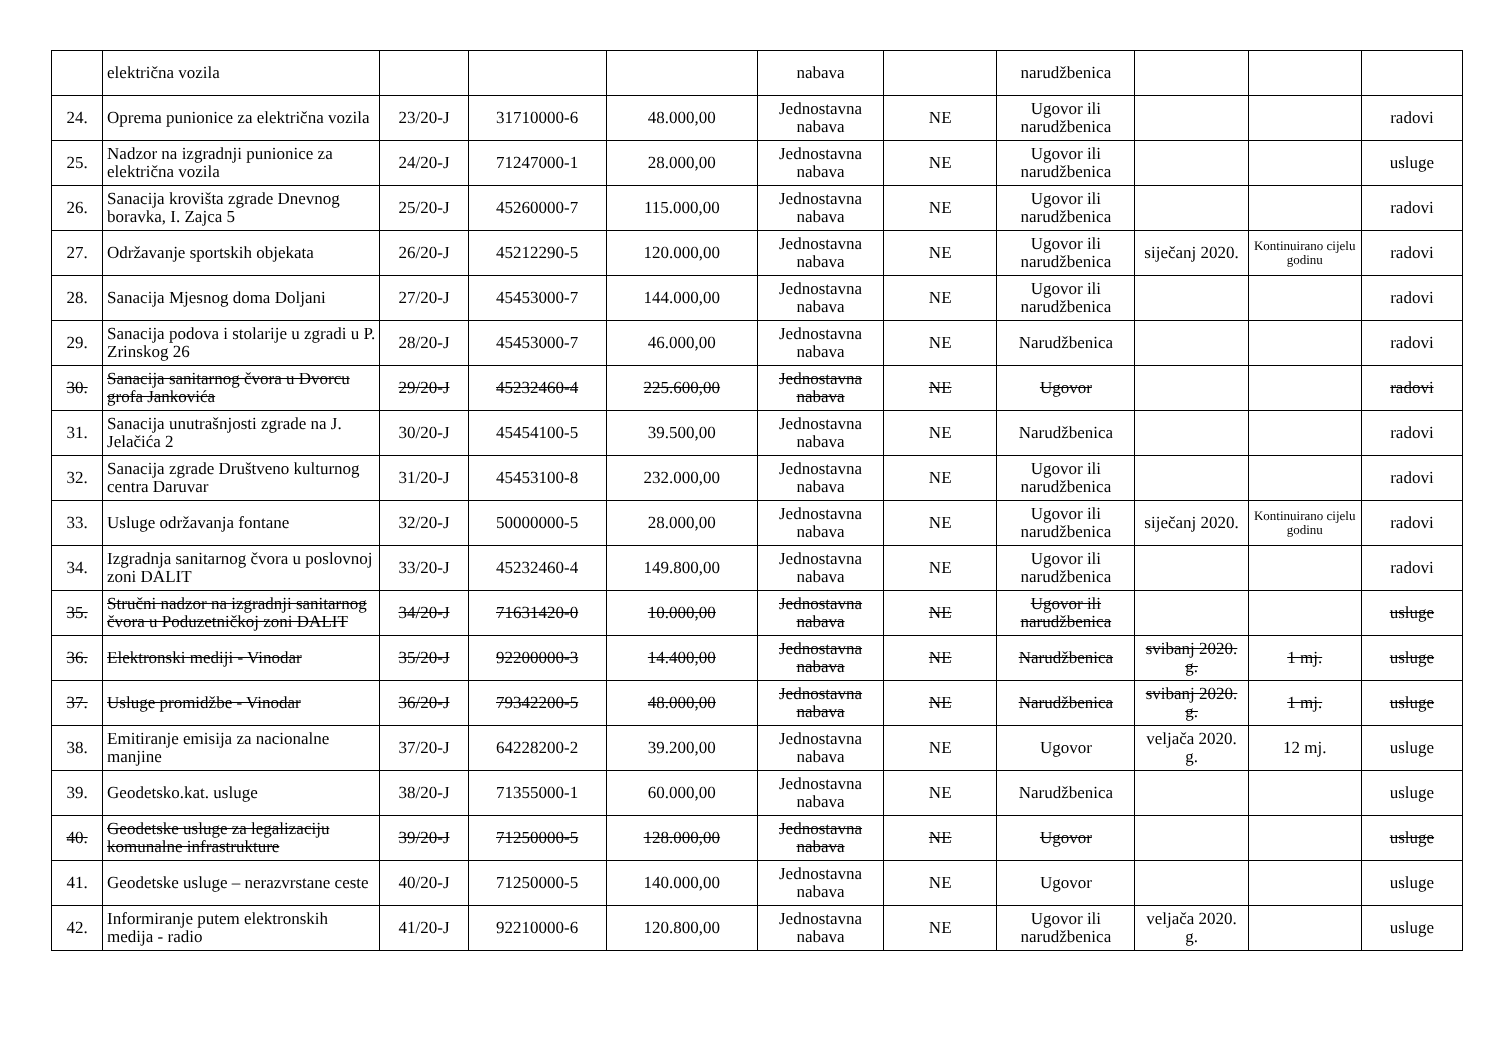| | električna vozila | | | | nabava | | narudžbenica | | | |
| 24. | Oprema punionice za električna vozila | 23/20-J | 31710000-6 | 48.000,00 | Jednostavna nabava | NE | Ugovor ili narudžbenica | | | radovi |
| 25. | Nadzor na izgradnji punionice za električna vozila | 24/20-J | 71247000-1 | 28.000,00 | Jednostavna nabava | NE | Ugovor ili narudžbenica | | | usluge |
| 26. | Sanacija krovišta zgrade Dnevnog boravka, I. Zajca 5 | 25/20-J | 45260000-7 | 115.000,00 | Jednostavna nabava | NE | Ugovor ili narudžbenica | | | radovi |
| 27. | Održavanje sportskih objekata | 26/20-J | 45212290-5 | 120.000,00 | Jednostavna nabava | NE | Ugovor ili narudžbenica | siječanj 2020. | Kontinuirano cijelu godinu | radovi |
| 28. | Sanacija Mjesnog doma Doljani | 27/20-J | 45453000-7 | 144.000,00 | Jednostavna nabava | NE | Ugovor ili narudžbenica | | | radovi |
| 29. | Sanacija podova i stolarije u zgradi u P. Zrinskog 26 | 28/20-J | 45453000-7 | 46.000,00 | Jednostavna nabava | NE | Narudžbenica | | | radovi |
| 30. | Sanacija sanitarnog čvora u Dvorcu grofa Jankovića | 29/20-J | 45232460-4 | 225.600,00 | Jednostavna nabava | NE | Ugovor | | | radovi |
| 31. | Sanacija unutrašnjosti zgrade na J. Jelačića 2 | 30/20-J | 45454100-5 | 39.500,00 | Jednostavna nabava | NE | Narudžbenica | | | radovi |
| 32. | Sanacija zgrade Društveno kulturnog centra Daruvar | 31/20-J | 45453100-8 | 232.000,00 | Jednostavna nabava | NE | Ugovor ili narudžbenica | | | radovi |
| 33. | Usluge održavanja fontane | 32/20-J | 50000000-5 | 28.000,00 | Jednostavna nabava | NE | Ugovor ili narudžbenica | siječanj 2020. | Kontinuirano cijelu godinu | radovi |
| 34. | Izgradnja sanitarnog čvora u poslovnoj zoni DALIT | 33/20-J | 45232460-4 | 149.800,00 | Jednostavna nabava | NE | Ugovor ili narudžbenica | | | radovi |
| 35. | Stručni nadzor na izgradnji sanitarnog čvora u Poduzetničkoj zoni DALIT | 34/20-J | 71631420-0 | 10.000,00 | Jednostavna nabava | NE | Ugovor ili narudžbenica | | | usluge |
| 36. | Elektronski mediji - Vinodar | 35/20-J | 92200000-3 | 14.400,00 | Jednostavna nabava | NE | Narudžbenica | svibanj 2020. g. | 1 mj. | usluge |
| 37. | Usluge promidžbe - Vinodar | 36/20-J | 79342200-5 | 48.000,00 | Jednostavna nabava | NE | Narudžbenica | svibanj 2020. g. | 1 mj. | usluge |
| 38. | Emitiranje emisija za nacionalne manjine | 37/20-J | 64228200-2 | 39.200,00 | Jednostavna nabava | NE | Ugovor | veljača 2020. g. | 12 mj. | usluge |
| 39. | Geodetsko.kat. usluge | 38/20-J | 71355000-1 | 60.000,00 | Jednostavna nabava | NE | Narudžbenica | | | usluge |
| 40. | Geodetske usluge za legalizaciju komunalne infrastrukture | 39/20-J | 71250000-5 | 128.000,00 | Jednostavna nabava | NE | Ugovor | | | usluge |
| 41. | Geodetske usluge – nerazvrstane ceste | 40/20-J | 71250000-5 | 140.000,00 | Jednostavna nabava | NE | Ugovor | | | usluge |
| 42. | Informiranje putem elektronskih medija - radio | 41/20-J | 92210000-6 | 120.800,00 | Jednostavna nabava | NE | Ugovor ili narudžbenica | veljača 2020. g. | | usluge |